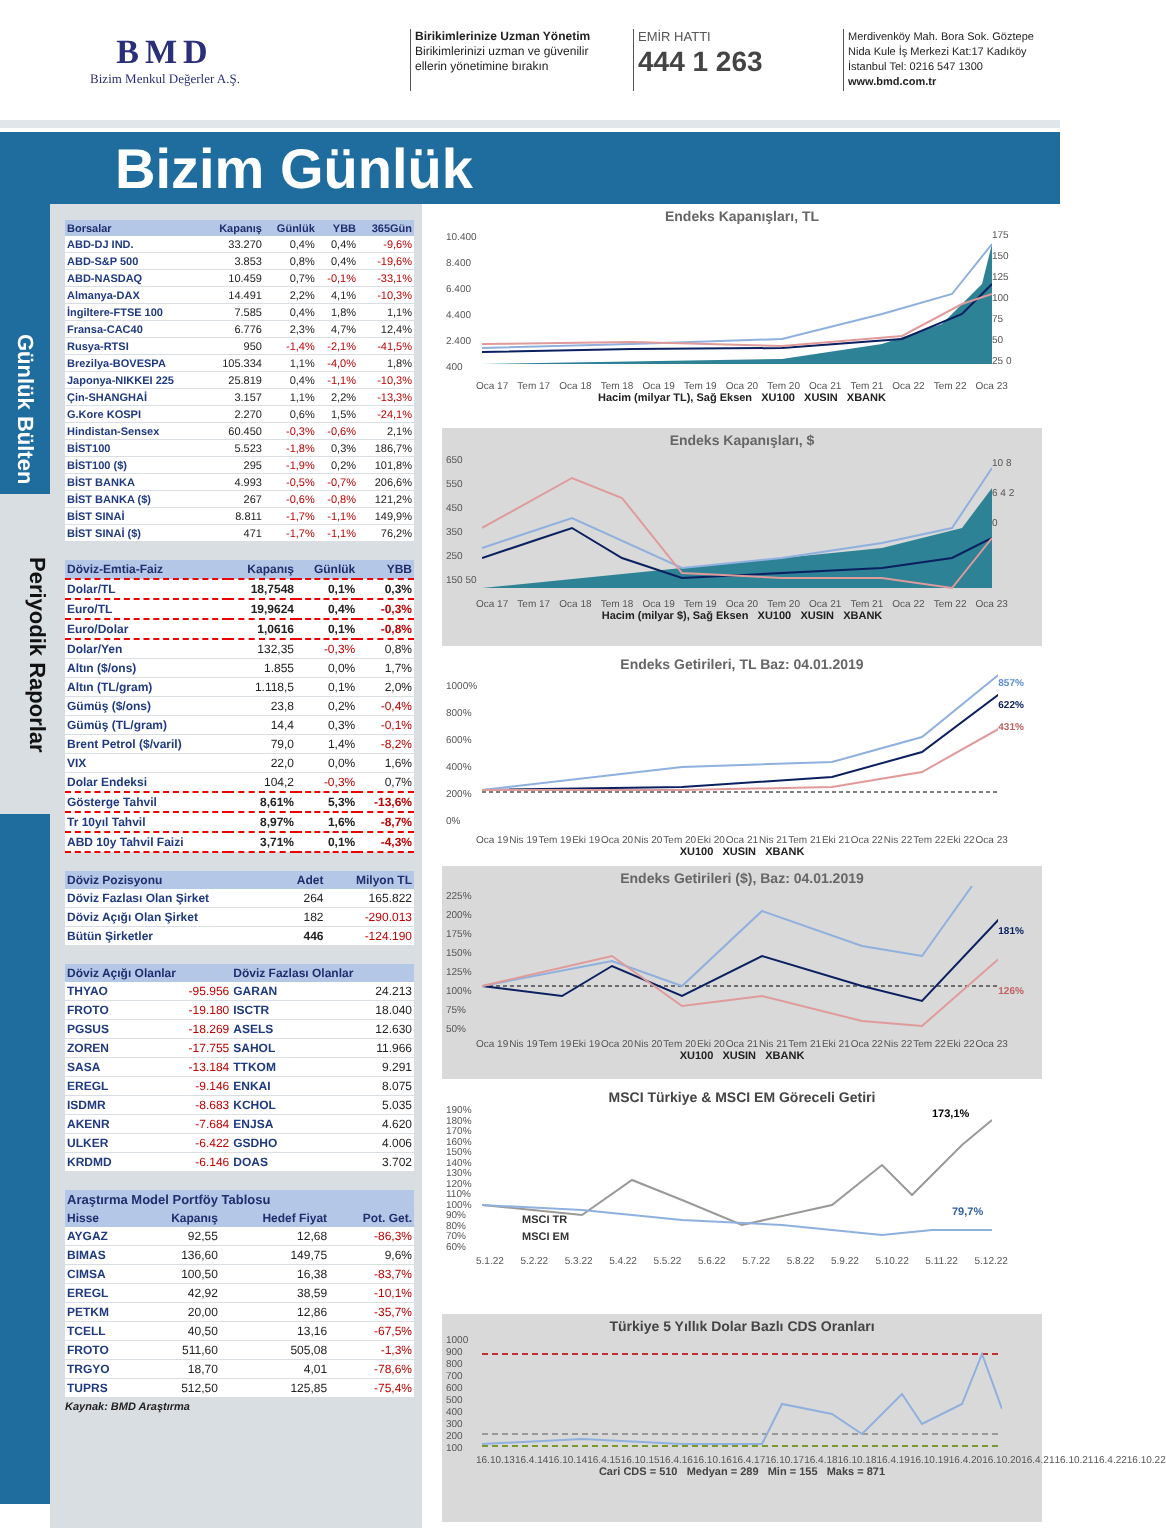BMD
Bizim Menkul Değerler A.Ş.
Birikimlerinize Uzman Yönetim
Birikimlerinizi uzman ve güvenilir
ellerin yönetimine bırakın
EMİR HATTI
444 1 263
Merdivenköy Mah. Bora Sok. Göztepe Nida Kule İş Merkezi Kat:17 Kadıköy İstanbul Tel: 0216 547 1300
www.bmd.com.tr
Bizim Günlük
Günlük Bülten
Periyodik Raporlar
| Borsalar | Kapanış | Günlük | YBB | 365Gün |
| --- | --- | --- | --- | --- |
| ABD-DJ IND. | 33.270 | 0,4% | 0,4% | -9,6% |
| ABD-S&P 500 | 3.853 | 0,8% | 0,4% | -19,6% |
| ABD-NASDAQ | 10.459 | 0,7% | -0,1% | -33,1% |
| Almanya-DAX | 14.491 | 2,2% | 4,1% | -10,3% |
| İngiltere-FTSE 100 | 7.585 | 0,4% | 1,8% | 1,1% |
| Fransa-CAC40 | 6.776 | 2,3% | 4,7% | 12,4% |
| Rusya-RTSI | 950 | -1,4% | -2,1% | -41,5% |
| Brezilya-BOVESPA | 105.334 | 1,1% | -4,0% | 1,8% |
| Japonya-NIKKEI 225 | 25.819 | 0,4% | -1,1% | -10,3% |
| Çin-SHANGHAİ | 3.157 | 1,1% | 2,2% | -13,3% |
| G.Kore KOSPI | 2.270 | 0,6% | 1,5% | -24,1% |
| Hindistan-Sensex | 60.450 | -0,3% | -0,6% | 2,1% |
| BİST100 | 5.523 | -1,8% | 0,3% | 186,7% |
| BİST100 ($) | 295 | -1,9% | 0,2% | 101,8% |
| BİST BANKA | 4.993 | -0,5% | -0,7% | 206,6% |
| BİST BANKA ($) | 267 | -0,6% | -0,8% | 121,2% |
| BİST SINAİ | 8.811 | -1,7% | -1,1% | 149,9% |
| BİST SINAİ ($) | 471 | -1,7% | -1,1% | 76,2% |
| Döviz-Emtia-Faiz | Kapanış | Günlük | YBB |
| --- | --- | --- | --- |
| Dolar/TL | 18,7548 | 0,1% | 0,3% |
| Euro/TL | 19,9624 | 0,4% | -0,3% |
| Euro/Dolar | 1,0616 | 0,1% | -0,8% |
| Dolar/Yen | 132,35 | -0,3% | 0,8% |
| Altın ($/ons) | 1.855 | 0,0% | 1,7% |
| Altın (TL/gram) | 1.118,5 | 0,1% | 2,0% |
| Gümüş ($/ons) | 23,8 | 0,2% | -0,4% |
| Gümüş (TL/gram) | 14,4 | 0,3% | -0,1% |
| Brent Petrol ($/varil) | 79,0 | 1,4% | -8,2% |
| VIX | 22,0 | 0,0% | 1,6% |
| Dolar Endeksi | 104,2 | -0,3% | 0,7% |
| Gösterge Tahvil | 8,61% | 5,3% | -13,6% |
| Tr 10yıl Tahvil | 8,97% | 1,6% | -8,7% |
| ABD 10y Tahvil Faizi | 3,71% | 0,1% | -4,3% |
| Döviz Pozisyonu | Adet | Milyon TL |
| --- | --- | --- |
| Döviz Fazlası Olan Şirket | 264 | 165.822 |
| Döviz Açığı Olan Şirket | 182 | -290.013 |
| Bütün Şirketler | 446 | -124.190 |
| Döviz Açığı Olanlar | | Döviz Fazlası Olanlar | |
| --- | --- | --- | --- |
| THYAO | -95.956 | GARAN | 24.213 |
| FROTO | -19.180 | ISCTR | 18.040 |
| PGSUS | -18.269 | ASELS | 12.630 |
| ZOREN | -17.755 | SAHOL | 11.966 |
| SASA | -13.184 | TTKOM | 9.291 |
| EREGL | -9.146 | ENKAI | 8.075 |
| ISDMR | -8.683 | KCHOL | 5.035 |
| AKENR | -7.684 | ENJSA | 4.620 |
| ULKER | -6.422 | GSDHO | 4.006 |
| KRDMD | -6.146 | DOAS | 3.702 |
| Araştırma Model Portföy Tablosu | | | |
| --- | --- | --- | --- |
| Hisse | Kapanış | Hedef Fiyat | Pot. Get. |
| AYGAZ | 92,55 | 12,68 | -86,3% |
| BIMAS | 136,60 | 149,75 | 9,6% |
| CIMSA | 100,50 | 16,38 | -83,7% |
| EREGL | 42,92 | 38,59 | -10,1% |
| PETKM | 20,00 | 12,86 | -35,7% |
| TCELL | 40,50 | 13,16 | -67,5% |
| FROTO | 511,60 | 505,08 | -1,3% |
| TRGYO | 18,70 | 4,01 | -78,6% |
| TUPRS | 512,50 | 125,85 | -75,4% |
Kaynak: BMD Araştırma
Endeks Kapanışları, TL
10.400 8.400 6.400 4.400 2.400 400
175 150 125 100 75 50 25 0
Oca 17 Tem 17 Oca 18 Tem 18 Oca 19 Tem 19 Oca 20 Tem 20 Oca 21 Tem 21 Oca 22 Tem 22 Oca 23
Hacim (milyar TL), Sağ Eksen XU100 XUSIN XBANK
Endeks Kapanışları, $
650 550 450 350 250 150 50
10 8 6 4 2 0
Oca 17 Tem 17 Oca 18 Tem 18 Oca 19 Tem 19 Oca 20 Tem 20 Oca 21 Tem 21 Oca 22 Tem 22 Oca 23
Hacim (milyar $), Sağ Eksen XU100 XUSIN XBANK
Endeks Getirileri, TL Baz: 04.01.2019
1000% 800% 600% 400% 200% 0%
857%
622%
431%
Oca 19 Nis 19 Tem 19 Eki 19 Oca 20 Nis 20 Tem 20 Eki 20 Oca 21 Nis 21 Tem 21 Eki 21 Oca 22 Nis 22 Tem 22 Eki 22 Oca 23
XU100 XUSIN XBANK
Endeks Getirileri ($), Baz: 04.01.2019
225% 200% 175% 150% 125% 100% 75% 50%
181%
126%
Oca 19 Nis 19 Tem 19 Eki 19 Oca 20 Nis 20 Tem 20 Eki 20 Oca 21 Nis 21 Tem 21 Eki 21 Oca 22 Nis 22 Tem 22 Eki 22 Oca 23
XU100 XUSIN XBANK
MSCI Türkiye & MSCI EM Göreceli Getiri
190% 180% 170% 160% 150% 140% 130% 120% 110% 100% 90% 80% 70% 60%
MSCI TR
MSCI EM
173,1%
79,7%
5.1.22 5.2.22 5.3.22 5.4.22 5.5.22 5.6.22 5.7.22 5.8.22 5.9.22 5.10.22 5.11.22 5.12.22
Türkiye 5 Yıllık Dolar Bazlı CDS Oranları
1000 900 800 700 600 500 400 300 200 100
16.10.13 16.4.14 16.10.14 16.4.15 16.10.15 16.4.16 16.10.16 16.4.17 16.10.17 16.4.18 16.10.18 16.4.19 16.10.19 16.4.20 16.10.20 16.4.21 16.10.21 16.4.22 16.10.22
Cari CDS = 510 Medyan = 289 Min = 155 Maks = 871